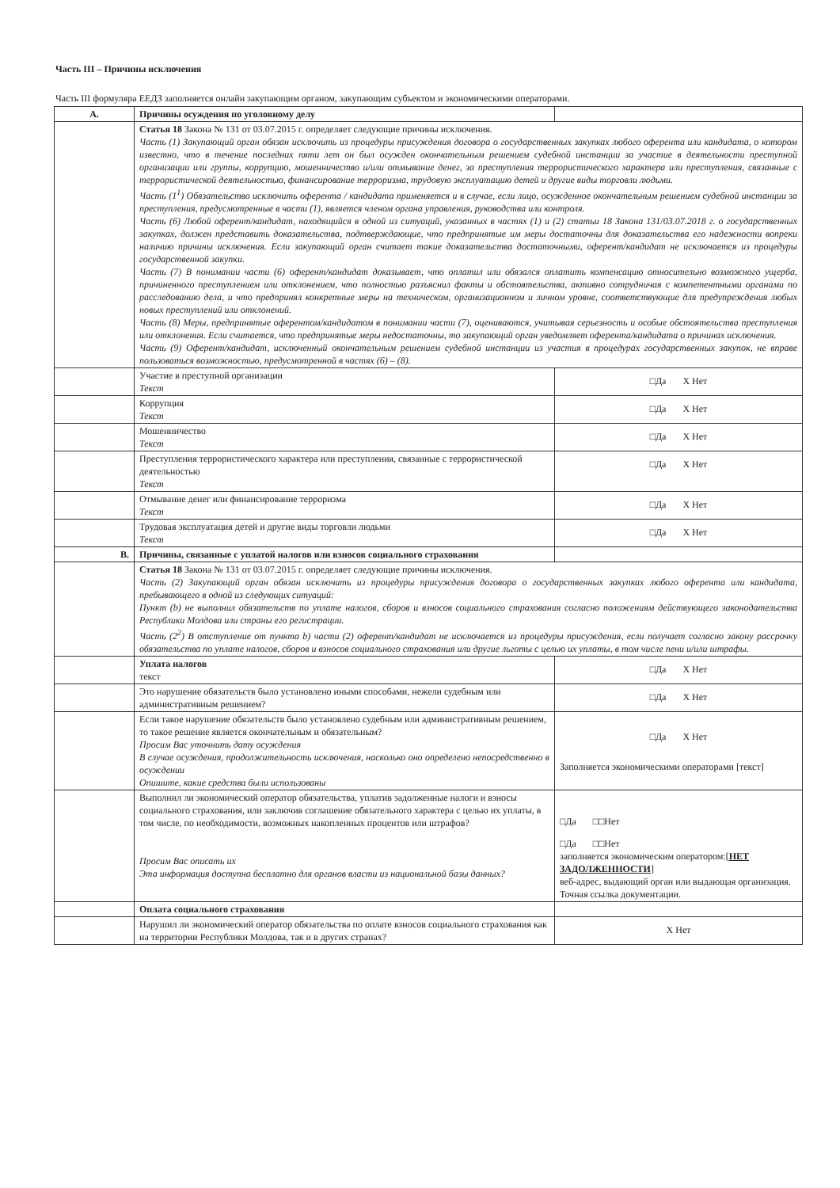Часть III – Причины исключения
Часть III формуляра ЕЕДЗ заполняется онлайн закупающим органом, закупающим субъектом и экономическими операторами.
| A. | Причины осуждения по уголовному делу | |
| | Статья 18 Закона № 131 от 03.07.2015 г. определяет следующие причины исключения. Часть (1) Закупающий орган обязан исключить из процедуры присуждения договора о государственных закупках любого оферента или кандидата, о котором известно, что в течение последних пяти лет он был осужден окончательным решением судебной инстанции за участие в деятельности преступной организации или группы, коррупцию, мошенничество и/или отмывание денег, за преступления террористического характера или преступления, связанные с террористической деятельностью, финансирование терроризма, трудовую эксплуатацию детей и другие виды торговли людьми. Часть (1<sup>1</sup>) Обязательство исключить оферента / кандидата применяется и в случае, если лицо, осужденное окончательным решением судебной инстанции за преступления, предусмотренные в части (1), является членом органа управления, руководства или контроля. Часть (6) Любой оферент/кандидат, находящийся в одной из ситуаций, указанных в частях (1) и (2) статьи 18 Закона 131/03.07.2018 г. о государственных закупках, должен представить доказательства, подтверждающие, что предпринятые им меры достаточны для доказательства его надежности вопреки наличию причины исключения. Если закупающий орган считает такие доказательства достаточными, оферент/кандидат не исключается из процедуры государственной закупки. Часть (7) В понимании части (6) оферент/кандидат доказывает, что оплатил или обязался оплатить компенсацию относительно возможного ущерба, причиненного преступлением или отклонением, что полностью разъяснил факты и обстоятельства, активно сотрудничая с компетентными органами по расследованию дела, и что предпринял конкретные меры на техническом, организационном и личном уровне, соответствующие для предупреждения любых новых преступлений или отклонений. Часть (8) Меры, предпринятые оферентом/кандидатом в понимании части (7), оцениваются, учитывая серьезность и особые обстоятельства преступления или отклонения. Если считается, что предпринятые меры недостаточны, то закупающий орган уведомляет оферента/кандидата о причинах исключения. Часть (9) Оферент/кандидат, исключенный окончательным решением судебной инстанции из участия в процедурах государственных закупок, не вправе пользоваться возможностью, предусмотренной в частях (6) – (8). | |
| | Участие в преступной организации Текст | □Да X Нет |
| | Коррупция Текст | □Да X Нет |
| | Мошенничество Текст | □Да X Нет |
| | Преступления террористического характера или преступления, связанные с террористической деятельностью Текст | □Да X Нет |
| | Отмывание денег или финансирование терроризма Текст | □Да X Нет |
| | Трудовая эксплуатация детей и другие виды торговли людьми Текст | □Да X Нет |
| B. | Причины, связанные с уплатой налогов или взносов социального страхования | |
| | Статья 18 Закона № 131 от 03.07.2015 г. определяет следующие причины исключения. Часть (2) Закупающий орган обязан исключить из процедуры присуждения договора о государственных закупках любого оферента или кандидата, пребывающего в одной из следующих ситуаций: Пункт (b) не выполнил обязательств по уплате налогов, сборов и взносов социального страхования согласно положениям действующего законодательства Республики Молдова или страны его регистрации. Часть (2<sup>2</sup>) В отступление от пункта b) части (2) оферент/кандидат не исключается из процедуры присуждения, если получает согласно закону рассрочку обязательства по уплате налогов, сборов и взносов социального страхования или другие льготы с целью их уплаты, в том числе пени и/или штрафы. | |
| | Уплата налогов текст | □Да X Нет |
| | Это нарушение обязательств было установлено иными способами, нежели судебным или административным решением? | □Да X Нет |
| | Если такое нарушение обязательств было установлено судебным или административным решением, то такое решение является окончательным и обязательным? Просим Вас уточнить дату осуждения В случае осуждения, продолжительность исключения, насколько оно определено непосредственно в осуждении Опишите, какие средства были использованы | □Да X Нет Заполняется экономическими операторами [текст] |
| | Выполнил ли экономический оператор обязательства, уплатив задолженные налоги и взносы социального страхования, или заключив соглашение обязательного характера с целью их уплаты, в том числе, по необходимости, возможных накопленных процентов или штрафов? Просим Вас описать их Эта информация доступна бесплатно для органов власти из национальной базы данных? | □Да □□Нет □Да □□Нет заполняется экономическим оператором:[ НЕТ ЗАДОЛЖЕННОСТИ ] веб-адрес, выдающий орган или выдающая организация. Точная ссылка документации. |
| | Оплата социального страхования | |
| | Нарушил ли экономический оператор обязательства по оплате взносов социального страхования как на территории Республики Молдова, так и в других странах? | X Нет |